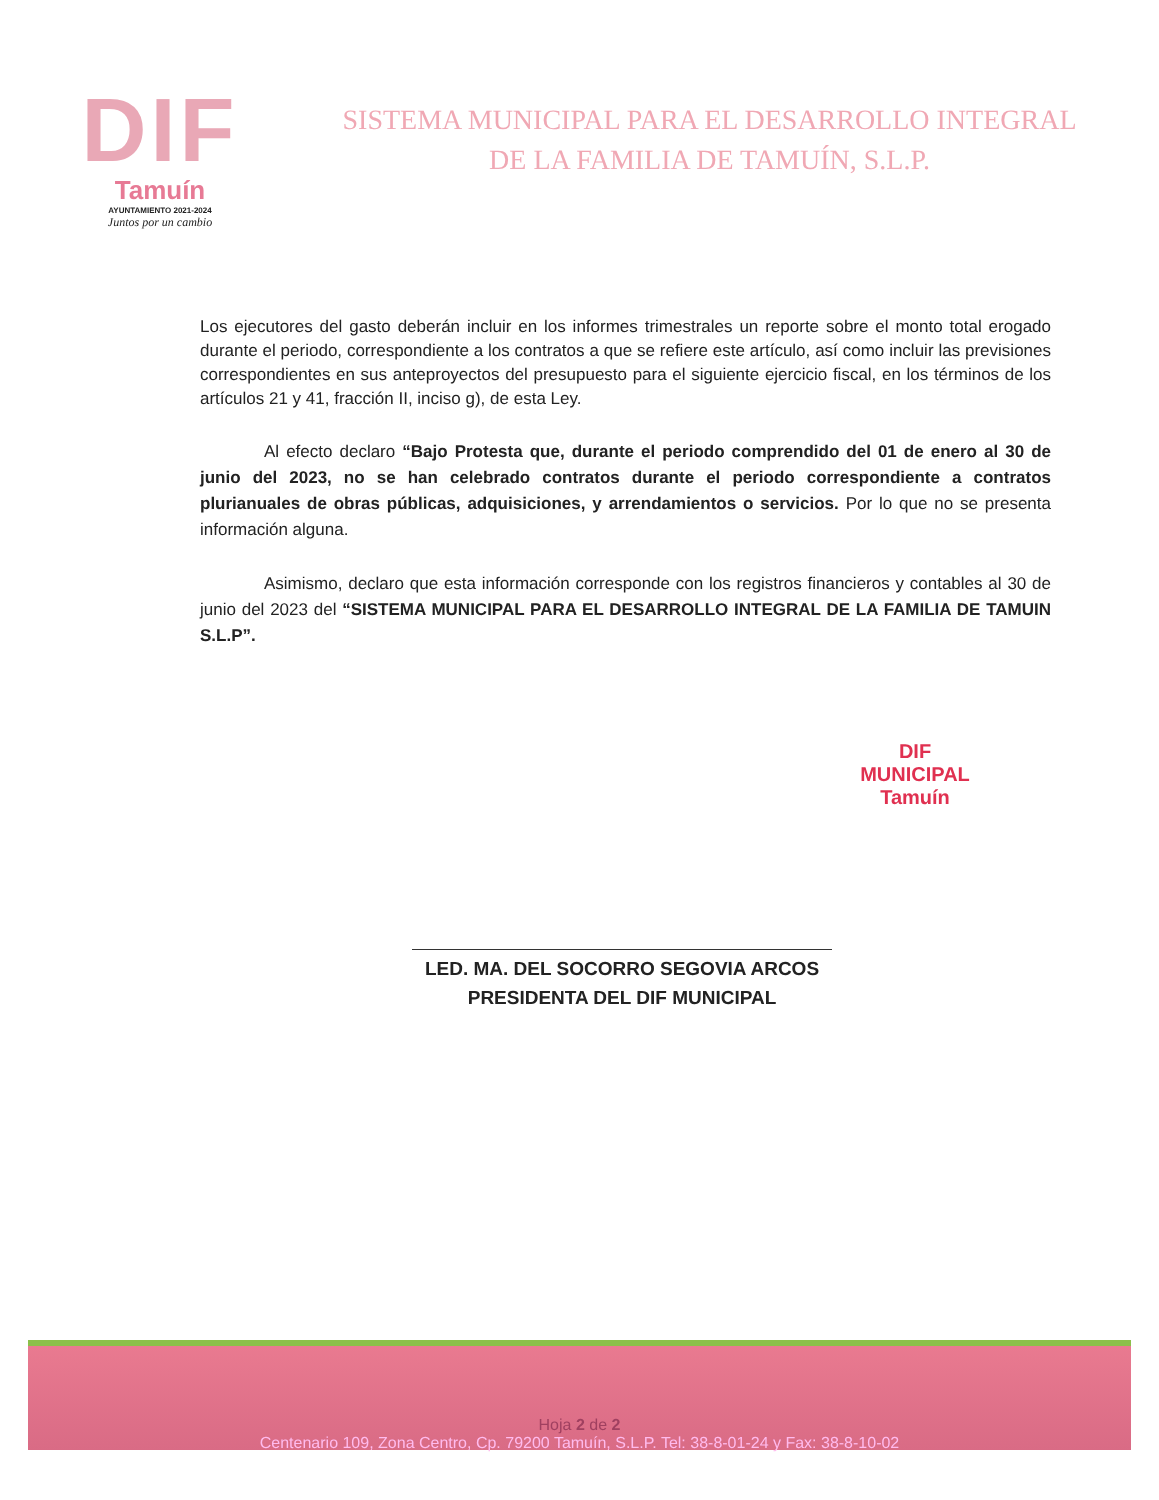DIF
Tamuín
AYUNTAMIENTO 2021-2024
Juntos por un cambio
SISTEMA MUNICIPAL PARA EL DESARROLLO INTEGRAL
DE LA FAMILIA DE TAMUÍN, S.L.P.
Los ejecutores del gasto deberán incluir en los informes trimestrales un reporte sobre el monto total erogado durante el periodo, correspondiente a los contratos a que se refiere este artículo, así como incluir las previsiones correspondientes en sus anteproyectos del presupuesto para el siguiente ejercicio fiscal, en los términos de los artículos 21 y 41, fracción II, inciso g), de esta Ley.
Al efecto declaro “Bajo Protesta que, durante el periodo comprendido del 01 de enero al 30 de junio del 2023, no se han celebrado contratos durante el periodo correspondiente a contratos plurianuales de obras públicas, adquisiciones, y arrendamientos o servicios. Por lo que no se presenta información alguna.
Asimismo, declaro que esta información corresponde con los registros financieros y contables al 30 de junio del 2023 del “SISTEMA MUNICIPAL PARA EL DESARROLLO INTEGRAL DE LA FAMILIA DE TAMUIN S.L.P”.
LED. MA. DEL SOCORRO SEGOVIA ARCOS
PRESIDENTA DEL DIF MUNICIPAL
DIF
MUNICIPAL
Tamuín
Hoja 2 de 2
Centenario 109, Zona Centro, Cp. 79200 Tamuín, S.L.P. Tel: 38-8-01-24 y Fax: 38-8-10-02